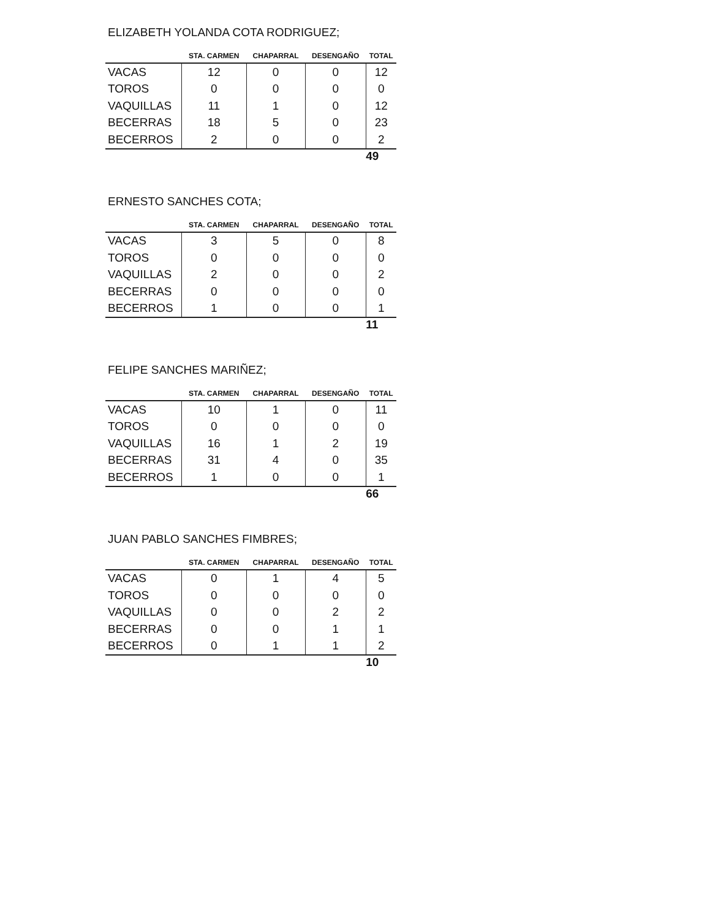ELIZABETH YOLANDA COTA RODRIGUEZ;
| | STA. CARMEN | CHAPARRAL | DESENGAÑO | TOTAL |
| --- | --- | --- | --- | --- |
| VACAS | 12 | 0 | 0 | 12 |
| TOROS | 0 | 0 | 0 | 0 |
| VAQUILLAS | 11 | 1 | 0 | 12 |
| BECERRAS | 18 | 5 | 0 | 23 |
| BECERROS | 2 | 0 | 0 | 2 |
| | | | | 49 |
ERNESTO SANCHES COTA;
| | STA. CARMEN | CHAPARRAL | DESENGAÑO | TOTAL |
| --- | --- | --- | --- | --- |
| VACAS | 3 | 5 | 0 | 8 |
| TOROS | 0 | 0 | 0 | 0 |
| VAQUILLAS | 2 | 0 | 0 | 2 |
| BECERRAS | 0 | 0 | 0 | 0 |
| BECERROS | 1 | 0 | 0 | 1 |
| | | | | 11 |
FELIPE SANCHES MARIÑEZ;
| | STA. CARMEN | CHAPARRAL | DESENGAÑO | TOTAL |
| --- | --- | --- | --- | --- |
| VACAS | 10 | 1 | 0 | 11 |
| TOROS | 0 | 0 | 0 | 0 |
| VAQUILLAS | 16 | 1 | 2 | 19 |
| BECERRAS | 31 | 4 | 0 | 35 |
| BECERROS | 1 | 0 | 0 | 1 |
| | | | | 66 |
JUAN PABLO SANCHES FIMBRES;
| | STA. CARMEN | CHAPARRAL | DESENGAÑO | TOTAL |
| --- | --- | --- | --- | --- |
| VACAS | 0 | 1 | 4 | 5 |
| TOROS | 0 | 0 | 0 | 0 |
| VAQUILLAS | 0 | 0 | 2 | 2 |
| BECERRAS | 0 | 0 | 1 | 1 |
| BECERROS | 0 | 1 | 1 | 2 |
| | | | | 10 |